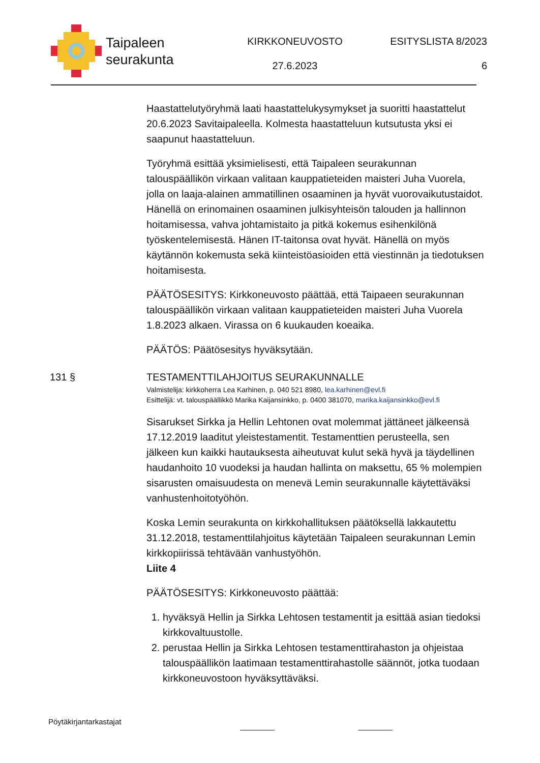Taipaleen
seurakunta
KIRKKONEUVOSTO
27.6.2023
ESITYSLISTA 8/2023
6
Haastattelutyöryhmä laati haastattelukysymykset ja suoritti haastattelut 20.6.2023 Savitaipaleella. Kolmesta haastatteluun kutsutusta yksi ei saapunut haastatteluun.
Työryhmä esittää yksimielisesti, että Taipaleen seurakunnan talouspäällikön virkaan valitaan kauppatieteiden maisteri Juha Vuorela, jolla on laaja-alainen ammatillinen osaaminen ja hyvät vuorovaikutustaidot. Hänellä on erinomainen osaaminen julkisyhteisön talouden ja hallinnon hoitamisessa, vahva johtamistaito ja pitkä kokemus esihenkilönä työskentelemisestä. Hänen IT-taitonsa ovat hyvät. Hänellä on myös käytännön kokemusta sekä kiinteistöasioiden että viestinnän ja tiedotuksen hoitamisesta.
PÄÄTÖSESITYS: Kirkkoneuvosto päättää, että Taipaeen seurakunnan talouspäällikön virkaan valitaan kauppatieteiden maisteri Juha Vuorela 1.8.2023 alkaen. Virassa on 6 kuukauden koeaika.
PÄÄTÖS: Päätösesitys hyväksytään.
131 § TESTAMENTTILAHJOITUS SEURAKUNNALLE
Valmistelija: kirkkoherra Lea Karhinen, p. 040 521 8980, lea.karhinen@evl.fi
Esittelijä: vt. talouspäällikkö Marika Kaijansinkko, p. 0400 381070, marika.kaijansinkko@evl.fi
Sisarukset Sirkka ja Hellin Lehtonen ovat molemmat jättäneet jälkeensä 17.12.2019 laaditut yleistestamentit. Testamenttien perusteella, sen jälkeen kun kaikki hautauksesta aiheutuvat kulut sekä hyvä ja täydellinen haudanhoito 10 vuodeksi ja haudan hallinta on maksettu, 65 % molempien sisarusten omaisuudesta on menevä Lemin seurakunnalle käytettäväksi vanhustenhoitotyöhön.
Koska Lemin seurakunta on kirkkohallituksen päätöksellä lakkautettu 31.12.2018, testamenttilahjoitus käytetään Taipaleen seurakunnan Lemin kirkkopiirissä tehtävään vanhustyöhön.
Liite 4
PÄÄTÖSESITYS: Kirkkoneuvosto päättää:
1. hyväksyä Hellin ja Sirkka Lehtosen testamentit ja esittää asian tiedoksi kirkkovaltuustolle.
2. perustaa Hellin ja Sirkka Lehtosen testamenttirahaston ja ohjeistaa talouspäällikön laatimaan testamenttirahastolle säännöt, jotka tuodaan kirkkoneuvostoon hyväksyttäväksi.
Pöytäkirjantarkastajat